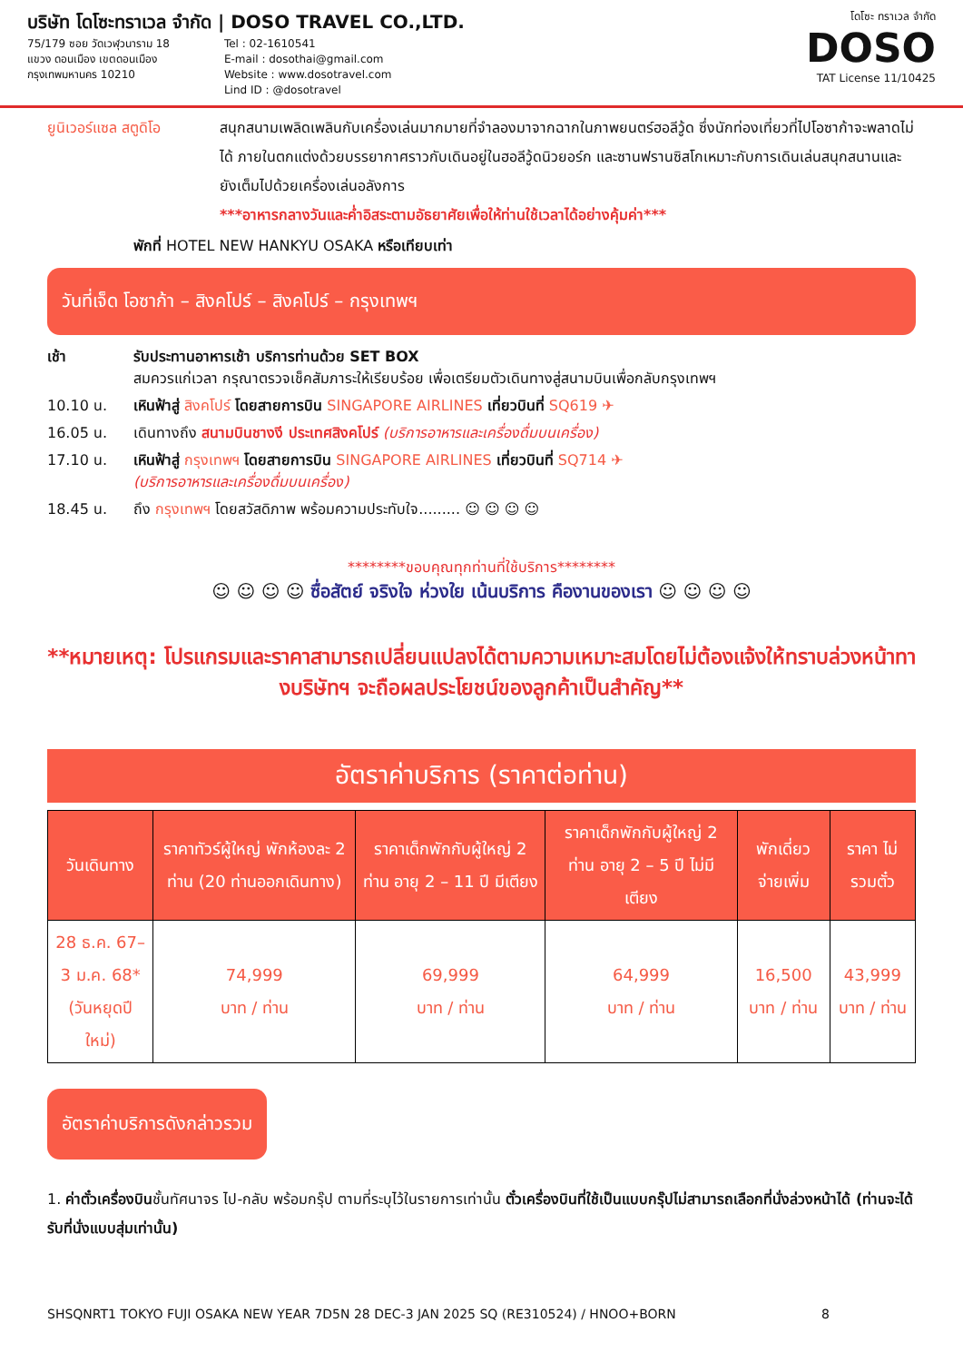บริษัท โดโซะทราเวล จำกัด | DOSO TRAVEL CO.,LTD.
75/179 ซอย วัดเวฬุวนาราม 18
แขวง ดอนเมือง เขตดอนเมือง
กรุงเทพมหานคร 10210
Tel : 02-1610541
E-mail : dosothai@gmail.com
Website : www.dosotravel.com
Lind ID : @dosotravel
โดโซะ ทราเวล จำกัด
DOSO
TAT License 11/10425
ยูนิเวอร์แซล สตูดิโอ
สนุกสนามเพลิดเพลินกับเครื่องเล่นมากมายที่จำลองมาจากฉากในภาพยนตร์ฮอลีวู้ด ซึ่งนักท่องเที่ยวที่ไปโอซาก้าจะพลาดไม่ได้ ภายในตกแต่งด้วยบรรยากาศราวกับเดินอยู่ในฮอลีวู้ดนิวยอร์ก และซานฟรานซิสโกเหมาะกับการเดินเล่นสนุกสนานและยังเต็มไปด้วยเครื่องเล่นอลังการ
***อาหารกลางวันและค่ำอิสระตามอัธยาศัยเพื่อให้ท่านใช้เวลาได้อย่างคุ้มค่า***
พักที่ HOTEL NEW HANKYU OSAKA หรือเทียบเท่า
วันที่เจ็ด โอซาก้า – สิงคโปร์ – สิงคโปร์ – กรุงเทพฯ
เช้า รับประทานอาหารเช้า บริการท่านด้วย SET BOX
สมควรแก่เวลา กรุณาตรวจเช็คสัมภาระให้เรียบร้อย เพื่อเตรียมตัวเดินทางสู่สนามบินเพื่อกลับกรุงเทพฯ
10.10 น. เหินฟ้าสู่ สิงคโปร์ โดยสายการบิน SINGAPORE AIRLINES เที่ยวบินที่ SQ619 ✈
16.05 น. เดินทางถึง สนามบินชางงี ประเทศสิงคโปร์ (บริการอาหารและเครื่องดื่มบนเครื่อง)
17.10 น. เหินฟ้าสู่ กรุงเทพฯ โดยสายการบิน SINGAPORE AIRLINES เที่ยวบินที่ SQ714 ✈
(บริการอาหารและเครื่องดื่มบนเครื่อง)
18.45 น. ถึง กรุงเทพฯ โดยสวัสดิภาพ พร้อมความประทับใจ......... ☺ ☺ ☺ ☺
********ขอบคุณทุกท่านที่ใช้บริการ********
☺ ☺ ☺ ☺ ซื่อสัตย์ จริงใจ ห่วงใย เน้นบริการ คืองานของเรา ☺ ☺ ☺ ☺
**หมายเหตุ: โปรแกรมและราคาสามารถเปลี่ยนแปลงได้ตามความเหมาะสมโดยไม่ต้องแจ้งให้ทราบล่วงหน้าทางบริษัทฯ จะถือผลประโยชน์ของลูกค้าเป็นสำคัญ**
อัตราค่าบริการ (ราคาต่อท่าน)
| วันเดินทาง | ราคาทัวร์ผู้ใหญ่ พักห้องละ 2 ท่าน (20 ท่านออกเดินทาง) | ราคาเด็กพักกับผู้ใหญ่ 2 ท่าน อายุ 2 – 11 ปี มีเตียง | ราคาเด็กพักกับผู้ใหญ่ 2 ท่าน อายุ 2 – 5 ปี ไม่มีเตียง | พักเดี่ยว จ่ายเพิ่ม | ราคา ไม่รวมตั๋ว |
| --- | --- | --- | --- | --- | --- |
| 28 ธ.ค. 67– 3 ม.ค. 68* (วันหยุดปีใหม่) | 74,999 บาท / ท่าน | 69,999 บาท / ท่าน | 64,999 บาท / ท่าน | 16,500 บาท / ท่าน | 43,999 บาท / ท่าน |
อัตราค่าบริการดังกล่าวรวม
1. ค่าตั๋วเครื่องบินชั้นทัศนาจร ไป-กลับ พร้อมกรุ๊ป ตามที่ระบุไว้ในรายการเท่านั้น ตั๋วเครื่องบินที่ใช้เป็นแบบกรุ๊ปไม่สามารถเลือกที่นั่งล่วงหน้าได้ (ท่านจะได้รับที่นั่งแบบสุ่มเท่านั้น)
SHSQNRT1 TOKYO FUJI OSAKA NEW YEAR 7D5N 28 DEC-3 JAN 2025 SQ (RE310524) / HNOO+BORN 8